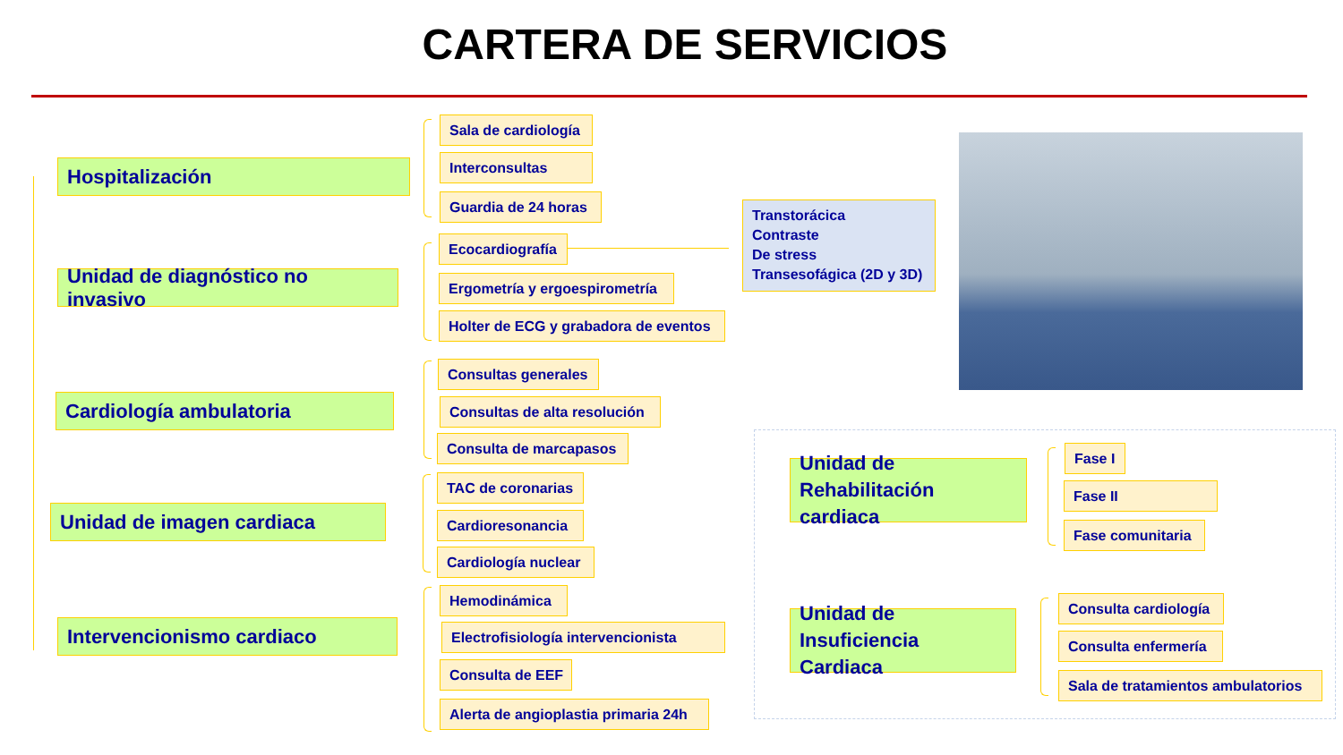CARTERA DE SERVICIOS
Hospitalización
Unidad de diagnóstico no invasivo
Cardiología ambulatoria
Unidad de imagen cardiaca
Intervencionismo cardiaco
Sala de cardiología
Interconsultas
Guardia de 24 horas
Ecocardiografía
Ergometría y ergoespirometría
Holter de ECG y grabadora de eventos
Consultas generales
Consultas de alta resolución
Consulta de marcapasos
TAC de coronarias
Cardioresonancia
Cardiología nuclear
Hemodinámica
Electrofisiología intervencionista
Consulta de EEF
Alerta de angioplastia primaria 24h
Transtorácica
Contraste
De stress
Transesofágica (2D y 3D)
Unidad de
Rehabilitación cardiaca
Unidad de
Insuficiencia Cardiaca
Fase I
Fase II
Fase comunitaria
Consulta cardiología
Consulta enfermería
Sala de tratamientos ambulatorios